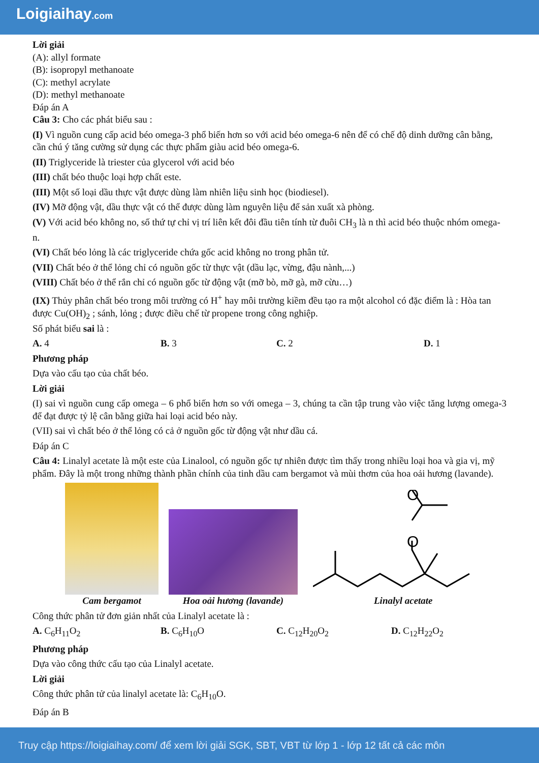Loigiaihay.com
Lời giải
(A): allyl formate
(B): isopropyl methanoate
(C): methyl acrylate
(D): methyl methanoate
Đáp án A
Câu 3: Cho các phát biểu sau :
(I) Vì nguồn cung cấp acid béo omega-3 phổ biến hơn so với acid béo omega-6 nên để có chế độ dinh dưỡng cân bằng, cần chú ý tăng cường sử dụng các thực phẩm giàu acid béo omega-6.
(II) Triglyceride là triester của glycerol với acid béo
(III) chất béo thuộc loại hợp chất este.
(III) Một số loại dầu thực vật được dùng làm nhiên liệu sinh học (biodiesel).
(IV) Mỡ động vật, dầu thực vật có thể được dùng làm nguyên liệu để sản xuất xà phòng.
(V) Với acid béo không no, số thứ tự chỉ vị trí liên kết đôi đầu tiên tính từ đuôi CH<sub>3</sub> là n thì acid béo thuộc nhóm omega-n.
(VI) Chất béo lỏng là các triglyceride chứa gốc acid không no trong phân tử.
(VII) Chất béo ở thể lỏng chỉ có nguồn gốc từ thực vật (dầu lạc, vừng, đậu nành,...)
(VIII) Chất béo ở thể rắn chỉ có nguồn gốc từ động vật (mỡ bò, mỡ gà, mỡ cừu…)
(IX) Thủy phân chất béo trong môi trường có H<sup>+</sup> hay môi trường kiềm đều tạo ra một alcohol có đặc điểm là : Hòa tan được Cu(OH)<sub>2</sub> ; sánh, lỏng ; được điều chế từ propene trong công nghiệp.
Số phát biểu sai là :
A. 4 B. 3 C. 2 D. 1
Phương pháp
Dựa vào cấu tạo của chất béo.
Lời giải
(I) sai vì nguồn cung cấp omega – 6 phổ biến hơn so với omega – 3, chúng ta cần tập trung vào việc tăng lượng omega-3 để đạt được tỷ lệ cân bằng giữa hai loại acid béo này.
(VII) sai vì chất béo ở thể lỏng có cả ở nguồn gốc từ động vật như dầu cá.
Đáp án C
Câu 4: Linalyl acetate là một este của Linalool, có nguồn gốc tự nhiên được tìm thấy trong nhiều loại hoa và gia vị, mỹ phẩm. Đây là một trong những thành phần chính của tinh dầu cam bergamot và mùi thơm của hoa oải hương (lavande).
Cam bergamot
Hoa oải hương (lavande)
O
O
Linalyl acetate
Công thức phân tử đơn giản nhất của Linalyl acetate là :
A. C<sub>6</sub>H<sub>11</sub>O<sub>2</sub> B. C<sub>6</sub>H<sub>10</sub>O C. C<sub>12</sub>H<sub>20</sub>O<sub>2</sub> D. C<sub>12</sub>H<sub>22</sub>O<sub>2</sub>
Phương pháp
Dựa vào công thức cấu tạo của Linalyl acetate.
Lời giải
Công thức phân tử của linalyl acetate là: C<sub>6</sub>H<sub>10</sub>O.
Đáp án B
Truy cập https://loigiaihay.com/ để xem lời giải SGK, SBT, VBT từ lớp 1 - lớp 12 tất cả các môn